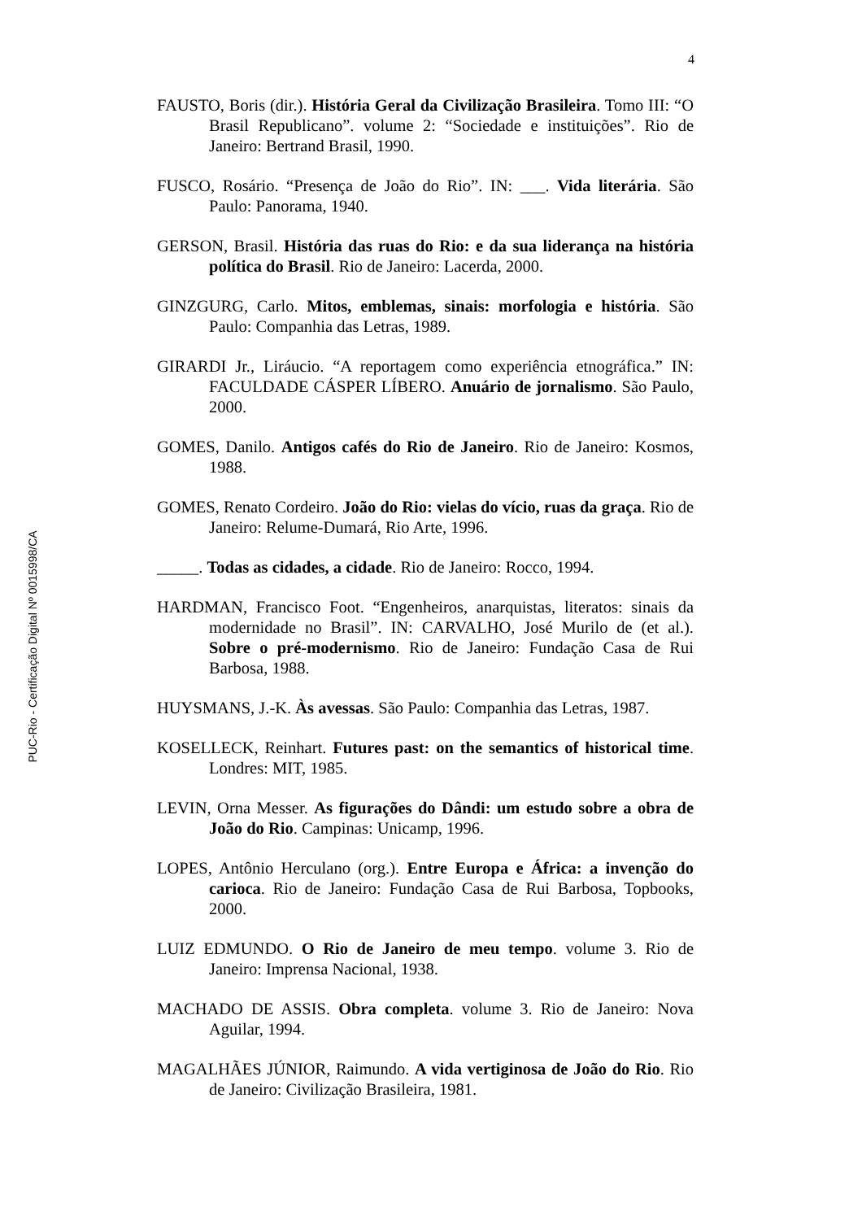4
PUC-Rio - Certificação Digital Nº 0015998/CA
FAUSTO, Boris (dir.). História Geral da Civilização Brasileira. Tomo III: “O Brasil Republicano”. volume 2: “Sociedade e instituições”. Rio de Janeiro: Bertrand Brasil, 1990.
FUSCO, Rosário. “Presença de João do Rio”. IN: ___. Vida literária. São Paulo: Panorama, 1940.
GERSON, Brasil. História das ruas do Rio: e da sua liderança na história política do Brasil. Rio de Janeiro: Lacerda, 2000.
GINZGURG, Carlo. Mitos, emblemas, sinais: morfologia e história. São Paulo: Companhia das Letras, 1989.
GIRARDI Jr., Liráucio. “A reportagem como experiência etnográfica.” IN: FACULDADE CÁSPER LÍBERO. Anuário de jornalismo. São Paulo, 2000.
GOMES, Danilo. Antigos cafés do Rio de Janeiro. Rio de Janeiro: Kosmos, 1988.
GOMES, Renato Cordeiro. João do Rio: vielas do vício, ruas da graça. Rio de Janeiro: Relume-Dumará, Rio Arte, 1996.
_____. Todas as cidades, a cidade. Rio de Janeiro: Rocco, 1994.
HARDMAN, Francisco Foot. “Engenheiros, anarquistas, literatos: sinais da modernidade no Brasil”. IN: CARVALHO, José Murilo de (et al.). Sobre o pré-modernismo. Rio de Janeiro: Fundação Casa de Rui Barbosa, 1988.
HUYSMANS, J.-K. Às avessas. São Paulo: Companhia das Letras, 1987.
KOSELLECK, Reinhart. Futures past: on the semantics of historical time. Londres: MIT, 1985.
LEVIN, Orna Messer. As figurações do Dândi: um estudo sobre a obra de João do Rio. Campinas: Unicamp, 1996.
LOPES, Antônio Herculano (org.). Entre Europa e África: a invenção do carioca. Rio de Janeiro: Fundação Casa de Rui Barbosa, Topbooks, 2000.
LUIZ EDMUNDO. O Rio de Janeiro de meu tempo. volume 3. Rio de Janeiro: Imprensa Nacional, 1938.
MACHADO DE ASSIS. Obra completa. volume 3. Rio de Janeiro: Nova Aguilar, 1994.
MAGALHÃES JÚNIOR, Raimundo. A vida vertiginosa de João do Rio. Rio de Janeiro: Civilização Brasileira, 1981.